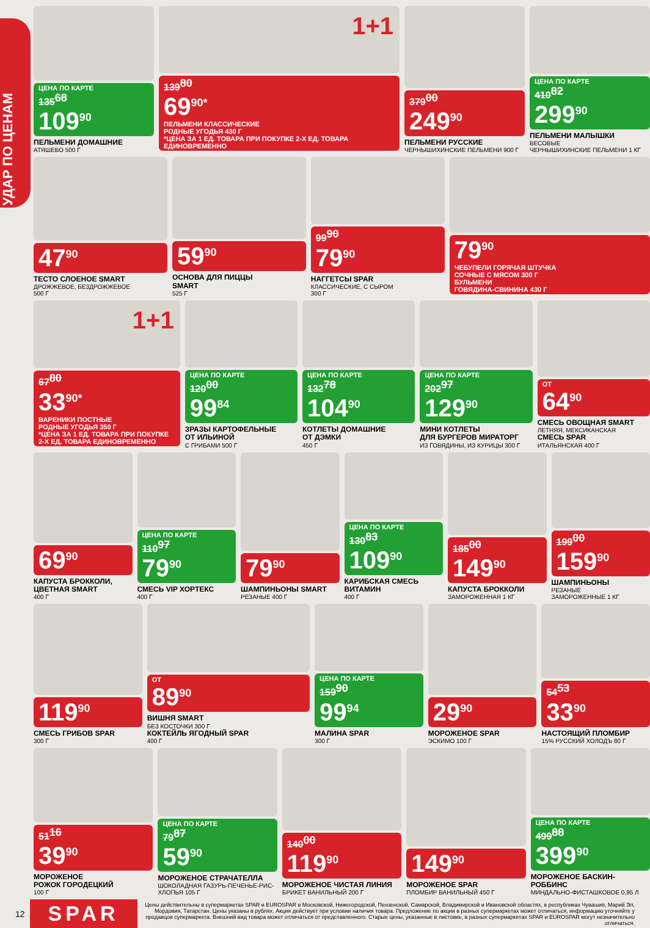УДАР ПО ЦЕНАМ
ЦЕНА ПО КАРТЕ 135<sup>68</sup> 109<sup>90</sup>
ПЕЛЬМЕНИ ДОМАШНИЕ
АТЯШЕВО 500 Г
1+1
139<sup>80</sup> 69<sup>90*</sup> ПЕЛЬМЕНИ КЛАССИЧЕСКИЕ
РОДНЫЕ УГОДЬЯ 430 Г
*ЦЕНА ЗА 1 ЕД. ТОВАРА ПРИ ПОКУПКЕ 2-Х ЕД. ТОВАРА ЕДИНОВРЕМЕННО
379<sup>00</sup> 249<sup>90</sup>
ПЕЛЬМЕНИ РУССКИЕ
ЧЕРНЫШИХИНСКИЕ ПЕЛЬМЕНИ 900 Г
ЦЕНА ПО КАРТЕ 410<sup>82</sup> 299<sup>90</sup>
ПЕЛЬМЕНИ МАЛЫШКИ
ВЕСОВЫЕ
ЧЕРНЫШИХИНСКИЕ ПЕЛЬМЕНИ 1 КГ
47<sup>90</sup>
ТЕСТО СЛОЕНОЕ SMART
ДРОЖЖЕВОЕ, БЕЗДРОЖЖЕВОЕ
500 Г
59<sup>90</sup>
ОСНОВА ДЛЯ ПИЦЦЫ
SMART
525 Г
99<sup>90</sup> 79<sup>90</sup>
НАГГЕТСЫ SPAR
КЛАССИЧЕСКИЕ, С СЫРОМ
300 Г
79<sup>90</sup> ЧЕБУПЕЛИ ГОРЯЧАЯ ШТУЧКА
СОЧНЫЕ С МЯСОМ 300 Г
БУЛЬМЕНИ
ГОВЯДИНА-СВИНИНА 430 Г
1+1
67<sup>80</sup> 33<sup>90*</sup> ВАРЕНИКИ ПОСТНЫЕ
РОДНЫЕ УГОДЬЯ 350 Г
*ЦЕНА ЗА 1 ЕД. ТОВАРА ПРИ ПОКУПКЕ 2-Х ЕД. ТОВАРА ЕДИНОВРЕМЕННО
ЦЕНА ПО КАРТЕ 120<sup>00</sup> 99<sup>84</sup>
ЗРАЗЫ КАРТОФЕЛЬНЫЕ
ОТ ИЛЬИНОЙ
С ГРИБАМИ 500 Г
ЦЕНА ПО КАРТЕ 132<sup>78</sup> 104<sup>90</sup>
КОТЛЕТЫ ДОМАШНИЕ
ОТ ДЭМКИ
450 Г
ЦЕНА ПО КАРТЕ 202<sup>97</sup> 129<sup>90</sup>
МИНИ КОТЛЕТЫ
ДЛЯ БУРГЕРОВ МИРАТОРГ
ИЗ ГОВЯДИНЫ, ИЗ КУРИЦЫ 300 Г
ОТ 64<sup>90</sup>
СМЕСЬ ОВОЩНАЯ SMART
ЛЕТНЯЯ, МЕКСИКАНСКАЯ
СМЕСЬ SPAR
ИТАЛЬЯНСКАЯ 400 Г
69<sup>90</sup>
КАПУСТА БРОККОЛИ,
ЦВЕТНАЯ SMART
400 Г
ЦЕНА ПО КАРТЕ 110<sup>97</sup> 79<sup>90</sup>
СМЕСЬ VIP ХОРТЕКС
400 Г
79<sup>90</sup>
ШАМПИНЬОНЫ SMART
РЕЗАНЫЕ 400 Г
ЦЕНА ПО КАРТЕ 130<sup>83</sup> 109<sup>90</sup>
КАРИБСКАЯ СМЕСЬ
ВИТАМИН
400 Г
185<sup>00</sup> 149<sup>90</sup>
КАПУСТА БРОККОЛИ
ЗАМОРОЖЕННАЯ 1 КГ
199<sup>00</sup> 159<sup>90</sup>
ШАМПИНЬОНЫ
РЕЗАНЫЕ
ЗАМОРОЖЕННЫЕ 1 КГ
119<sup>90</sup>
СМЕСЬ ГРИБОВ SPAR
300 Г
ОТ 89<sup>90</sup>
ВИШНЯ SMART
БЕЗ КОСТОЧКИ 300 Г
КОКТЕЙЛЬ ЯГОДНЫЙ SPAR
400 Г
ЦЕНА ПО КАРТЕ 159<sup>90</sup> 99<sup>94</sup>
МАЛИНА SPAR
300 Г
29<sup>90</sup>
МОРОЖЕНОЕ SPAR
ЭСКИМО 100 Г
54<sup>53</sup> 33<sup>90</sup>
НАСТОЯЩИЙ ПЛОМБИР
15% РУССКИЙ ХОЛОДЪ 80 Г
51<sup>16</sup> 39<sup>90</sup>
МОРОЖЕНОЕ
РОЖОК ГОРОДЕЦКИЙ
100 Г
ЦЕНА ПО КАРТЕ 79<sup>87</sup> 59<sup>90</sup>
МОРОЖЕНОЕ СТРАЧАТЕЛЛА
ШОКОЛАДНАЯ ГАЗУРЬ-ПЕЧЕНЬЕ-РИС-ХЛОПЬЯ 105 Г
140<sup>00</sup> 119<sup>90</sup>
МОРОЖЕНОЕ ЧИСТАЯ ЛИНИЯ
БРИКЕТ ВАНИЛЬНЫЙ 200 Г
149<sup>90</sup>
МОРОЖЕНОЕ SPAR
ПЛОМБИР ВАНИЛЬНЫЙ 450 Г
ЦЕНА ПО КАРТЕ 499<sup>88</sup> 399<sup>90</sup>
МОРОЖЕНОЕ БАСКИН-РОББИНС
МИНДАЛЬНО-ФИСТАШКОВОЕ 0,95 Л
12
SPAR
Цены действительны в супермаркетах SPAR и EUROSPAR в Московской, Нижегородской, Пензенской, Самарской, Владимирской и Ивановской областях, в республиках Чувашия, Марий Эл, Мордовия, Татарстан. Цены указаны в рублях. Акция действует при условии наличия товара. Предложение по акции в разных супермаркетах может отличаться, информацию уточняйте у продавцов супермаркета. Внешний вид товара может отличаться от представленного. Старые цены, указанные в листовке, в разных супермаркетах SPAR и EUROSPAR могут незначительно отличаться.